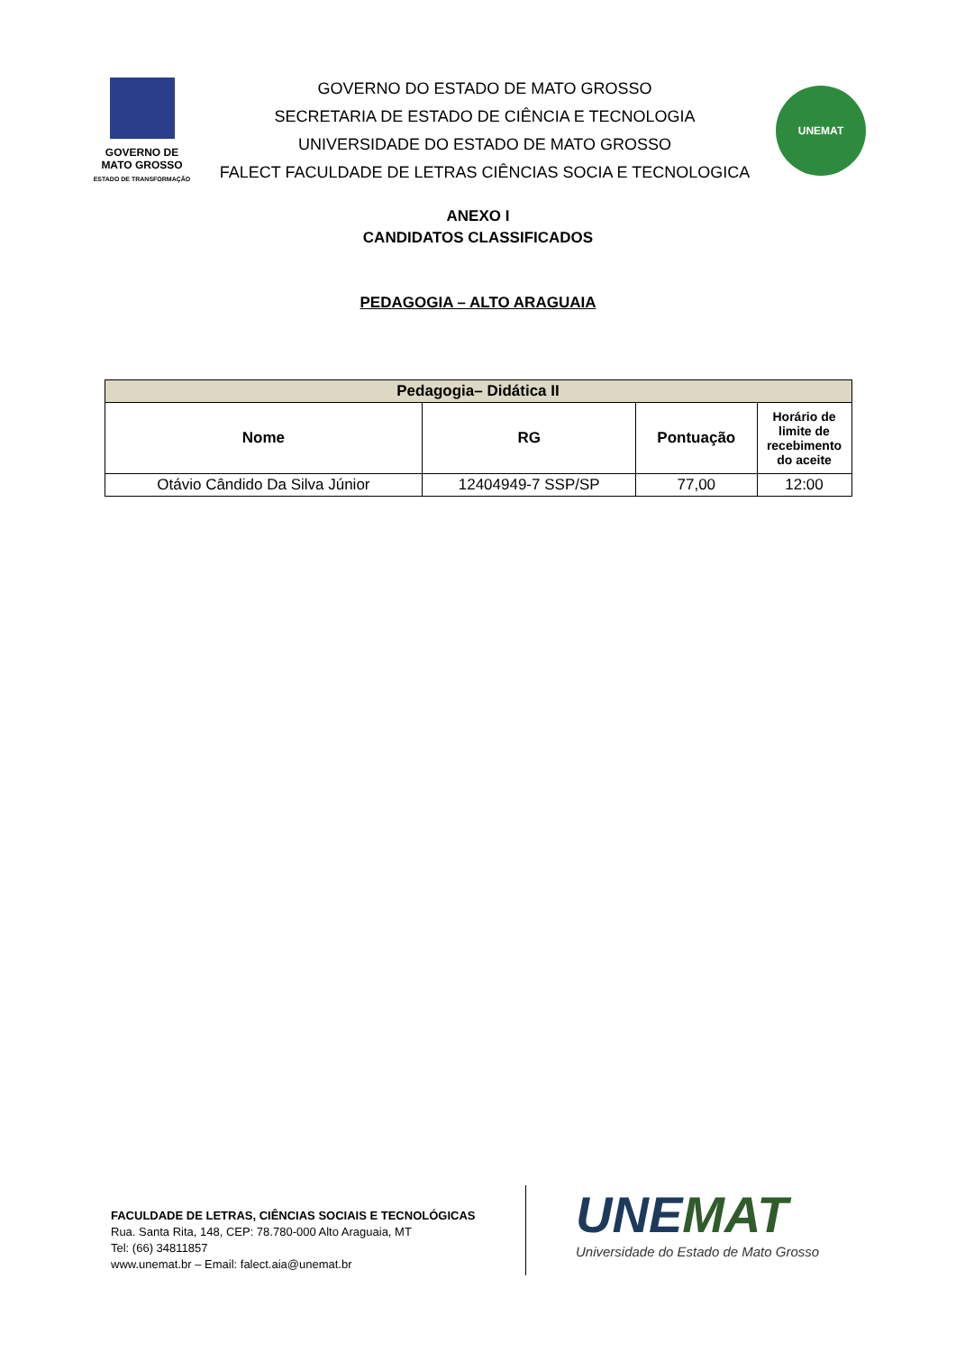GOVERNO DE
MATO GROSSO
ESTADO DE TRANSFORMAÇÃO
GOVERNO DO ESTADO DE MATO GROSSO
SECRETARIA DE ESTADO DE CIÊNCIA E TECNOLOGIA
UNIVERSIDADE DO ESTADO DE MATO GROSSO
FALECT FACULDADE DE LETRAS CIÊNCIAS SOCIA E TECNOLOGICA
UNEMAT
ANEXO I
CANDIDATOS CLASSIFICADOS
PEDAGOGIA – ALTO ARAGUAIA
| Pedagogia– Didática II | | | |
| --- | --- | --- | --- |
| Nome | RG | Pontuação | Horário de limite de recebimento do aceite |
| Otávio Cândido Da Silva Júnior | 12404949-7 SSP/SP | 77,00 | 12:00 |
FACULDADE DE LETRAS, CIÊNCIAS SOCIAIS E TECNOLÓGICAS
Rua. Santa Rita, 148, CEP: 78.780-000 Alto Araguaia, MT
Tel: (66) 34811857
www.unemat.br – Email: falect.aia@unemat.br
UNEMAT
Universidade do Estado de Mato Grosso